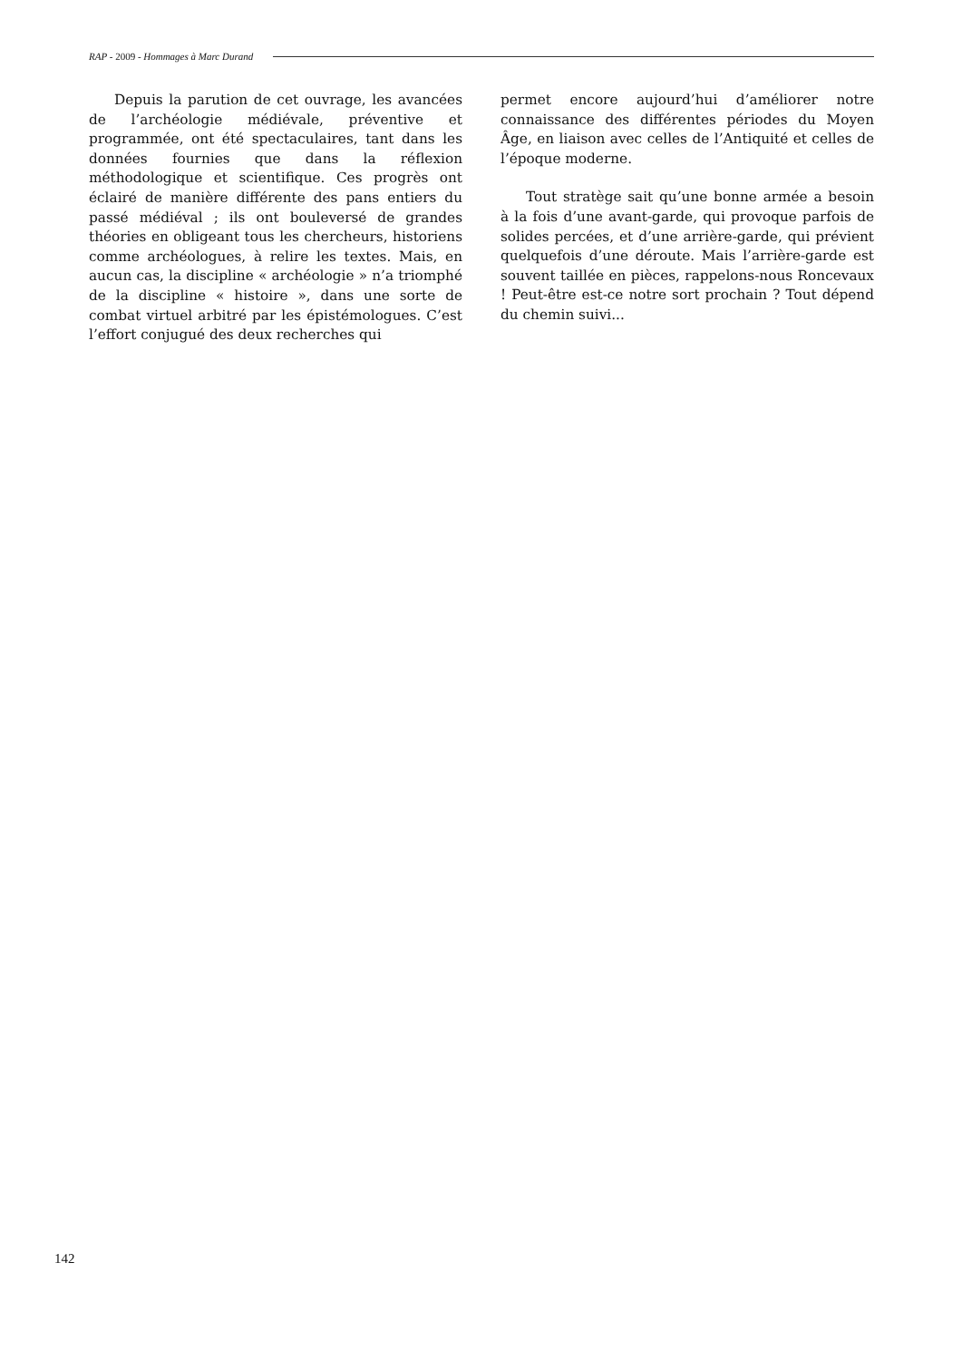RAP - 2009 - Hommages à Marc Durand
Depuis la parution de cet ouvrage, les avancées de l’archéologie médiévale, préventive et programmée, ont été spectaculaires, tant dans les données fournies que dans la réflexion méthodologique et scientifique. Ces progrès ont éclairé de manière différente des pans entiers du passé médiéval ; ils ont bouleversé de grandes théories en obligeant tous les chercheurs, historiens comme archéologues, à relire les textes. Mais, en aucun cas, la discipline « archéologie » n’a triomphé de la discipline « histoire », dans une sorte de combat virtuel arbitré par les épistémologues. C’est l’effort conjugué des deux recherches qui
permet encore aujourd’hui d’améliorer notre connaissance des différentes périodes du Moyen Âge, en liaison avec celles de l’Antiquité et celles de l’époque moderne.
Tout stratège sait qu’une bonne armée a besoin à la fois d’une avant-garde, qui provoque parfois de solides percées, et d’une arrière-garde, qui prévient quelquefois d’une déroute. Mais l’arrière-garde est souvent taillée en pièces, rappelons-nous Roncevaux ! Peut-être est-ce notre sort prochain ? Tout dépend du chemin suivi...
142